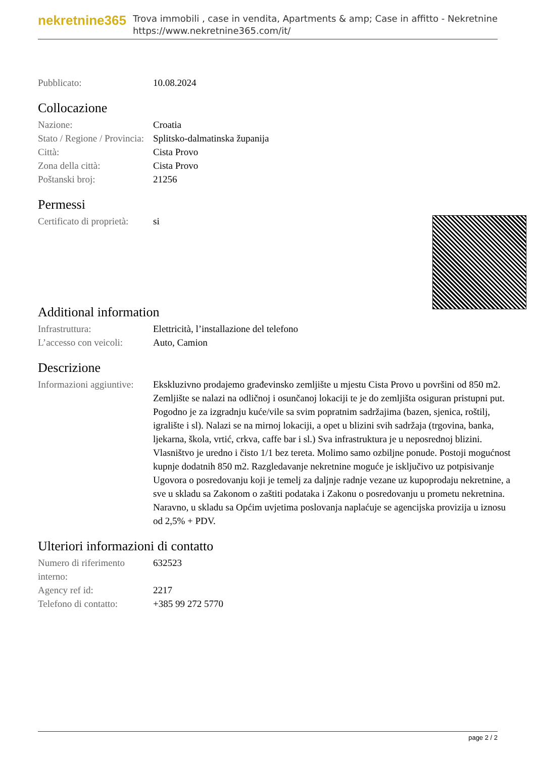nekretnine365
Trova immobili , case in vendita, Apartments & amp; Case in affitto - Nekretnine
https://www.nekretnine365.com/it/
| Pubblicato: | 10.08.2024 |
Collocazione
| Nazione: | Croatia |
| Stato / Regione / Provincia: | Splitsko-dalmatinska županija |
| Città: | Cista Provo |
| Zona della città: | Cista Provo |
| Poštanski broj: | 21256 |
Permessi
| Certificato di proprietà: | si |
Additional information
| Infrastruttura: | Elettricità, l’installazione del telefono |
| L’accesso con veicoli: | Auto, Camion |
Descrizione
| Informazioni aggiuntive: | Ekskluzivno prodajemo građevinsko zemljište u mjestu Cista Provo u površini od 850 m2. Zemljište se nalazi na odličnoj i osunčanoj lokaciji te je do zemljišta osiguran pristupni put. Pogodno je za izgradnju kuće/vile sa svim popratnim sadržajima (bazen, sjenica, roštilj, igralište i sl). Nalazi se na mirnoj lokaciji, a opet u blizini svih sadržaja (trgovina, banka, ljekarna, škola, vrtić, crkva, caffe bar i sl.) Sva infrastruktura je u neposrednoj blizini. Vlasništvo je uredno i čisto 1/1 bez tereta. Molimo samo ozbiljne ponude. Postoji mogućnost kupnje dodatnih 850 m2. Razgledavanje nekretnine moguće je isključivo uz potpisivanje Ugovora o posredovanju koji je temelj za daljnje radnje vezane uz kupoprodaju nekretnine, a sve u skladu sa Zakonom o zaštiti podataka i Zakonu o posredovanju u prometu nekretnina. Naravno, u skladu sa Općim uvjetima poslovanja naplaćuje se agencijska provizija u iznosu od 2,5% + PDV. |
Ulteriori informazioni di contatto
| Numero di riferimento interno: | 632523 |
| Agency ref id: | 2217 |
| Telefono di contatto: | +385 99 272 5770 |
page 2 / 2